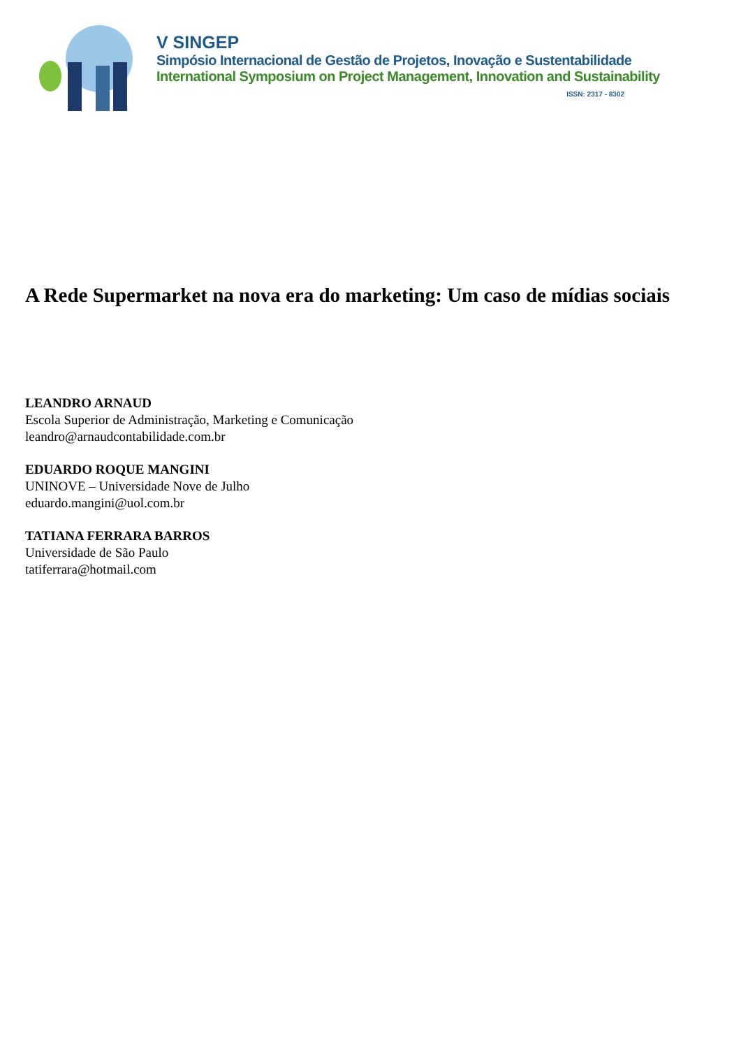V SINGEP
Simpósio Internacional de Gestão de Projetos, Inovação e Sustentabilidade
International Symposium on Project Management, Innovation and Sustainability
ISSN: 2317 - 8302
A Rede Supermarket na nova era do marketing: Um caso de mídias sociais
LEANDRO ARNAUD
Escola Superior de Administração, Marketing e Comunicação
leandro@arnaudcontabilidade.com.br
EDUARDO ROQUE MANGINI
UNINOVE – Universidade Nove de Julho
eduardo.mangini@uol.com.br
TATIANA FERRARA BARROS
Universidade de São Paulo
tatiferrara@hotmail.com